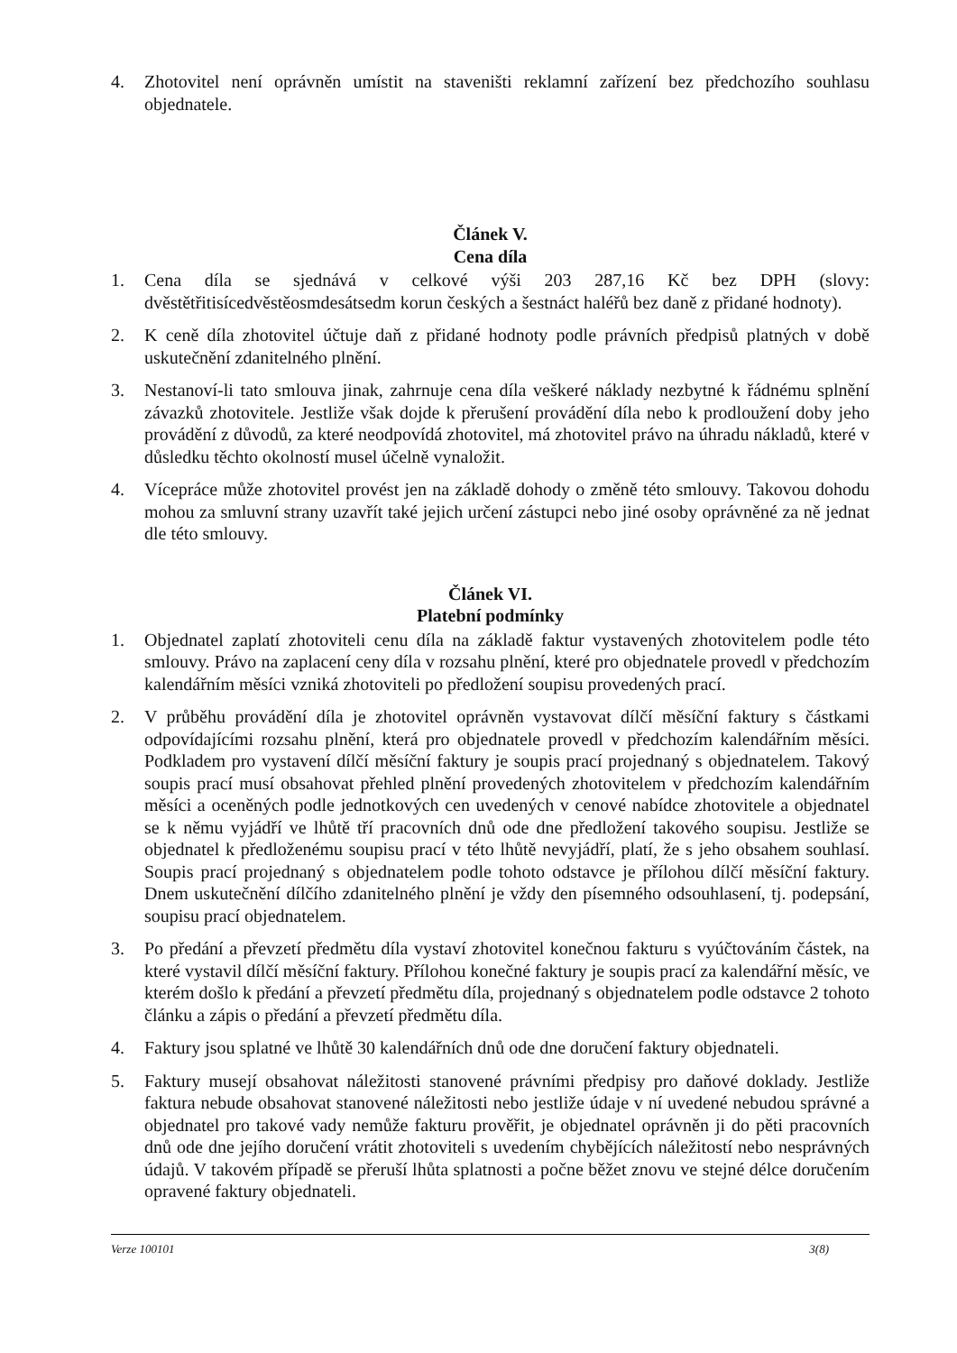4. Zhotovitel není oprávněn umístit na staveništi reklamní zařízení bez předchozího souhlasu objednatele.
Článek V.
Cena díla
1. Cena díla se sjednává v celkové výši 203 287,16 Kč bez DPH (slovy: dvěstětřitisícedvěstěosmdesátsedm korun českých a šestnáct haléřů bez daně z přidané hodnoty).
2. K ceně díla zhotovitel účtuje daň z přidané hodnoty podle právních předpisů platných v době uskutečnění zdanitelného plnění.
3. Nestanoví-li tato smlouva jinak, zahrnuje cena díla veškeré náklady nezbytné k řádnému splnění závazků zhotovitele. Jestliže však dojde k přerušení provádění díla nebo k prodloužení doby jeho provádění z důvodů, za které neodpovídá zhotovitel, má zhotovitel právo na úhradu nákladů, které v důsledku těchto okolností musel účelně vynaložit.
4. Vícepráce může zhotovitel provést jen na základě dohody o změně této smlouvy. Takovou dohodu mohou za smluvní strany uzavřít také jejich určení zástupci nebo jiné osoby oprávněné za ně jednat dle této smlouvy.
Článek VI.
Platební podmínky
1. Objednatel zaplatí zhotoviteli cenu díla na základě faktur vystavených zhotovitelem podle této smlouvy. Právo na zaplacení ceny díla v rozsahu plnění, které pro objednatele provedl v předchozím kalendářním měsíci vzniká zhotoviteli po předložení soupisu provedených prací.
2. V průběhu provádění díla je zhotovitel oprávněn vystavovat dílčí měsíční faktury s částkami odpovídajícími rozsahu plnění, která pro objednatele provedl v předchozím kalendářním měsíci. Podkladem pro vystavení dílčí měsíční faktury je soupis prací projednaný s objednatelem. Takový soupis prací musí obsahovat přehled plnění provedených zhotovitelem v předchozím kalendářním měsíci a oceněných podle jednotkových cen uvedených v cenové nabídce zhotovitele a objednatel se k němu vyjádří ve lhůtě tří pracovních dnů ode dne předložení takového soupisu. Jestliže se objednatel k předloženému soupisu prací v této lhůtě nevyjádří, platí, že s jeho obsahem souhlasí. Soupis prací projednaný s objednatelem podle tohoto odstavce je přílohou dílčí měsíční faktury. Dnem uskutečnění dílčího zdanitelného plnění je vždy den písemného odsouhlasení, tj. podepsání, soupisu prací objednatelem.
3. Po předání a převzetí předmětu díla vystaví zhotovitel konečnou fakturu s vyúčtováním částek, na které vystavil dílčí měsíční faktury. Přílohou konečné faktury je soupis prací za kalendářní měsíc, ve kterém došlo k předání a převzetí předmětu díla, projednaný s objednatelem podle odstavce 2 tohoto článku a zápis o předání a převzetí předmětu díla.
4. Faktury jsou splatné ve lhůtě 30 kalendářních dnů ode dne doručení faktury objednateli.
5. Faktury musejí obsahovat náležitosti stanovené právními předpisy pro daňové doklady. Jestliže faktura nebude obsahovat stanovené náležitosti nebo jestliže údaje v ní uvedené nebudou správné a objednatel pro takové vady nemůže fakturu prověřit, je objednatel oprávněn ji do pěti pracovních dnů ode dne jejího doručení vrátit zhotoviteli s uvedením chybějících náležitostí nebo nesprávných údajů. V takovém případě se přeruší lhůta splatnosti a počne běžet znovu ve stejné délce doručením opravené faktury objednateli.
Verze 100101 3(8)